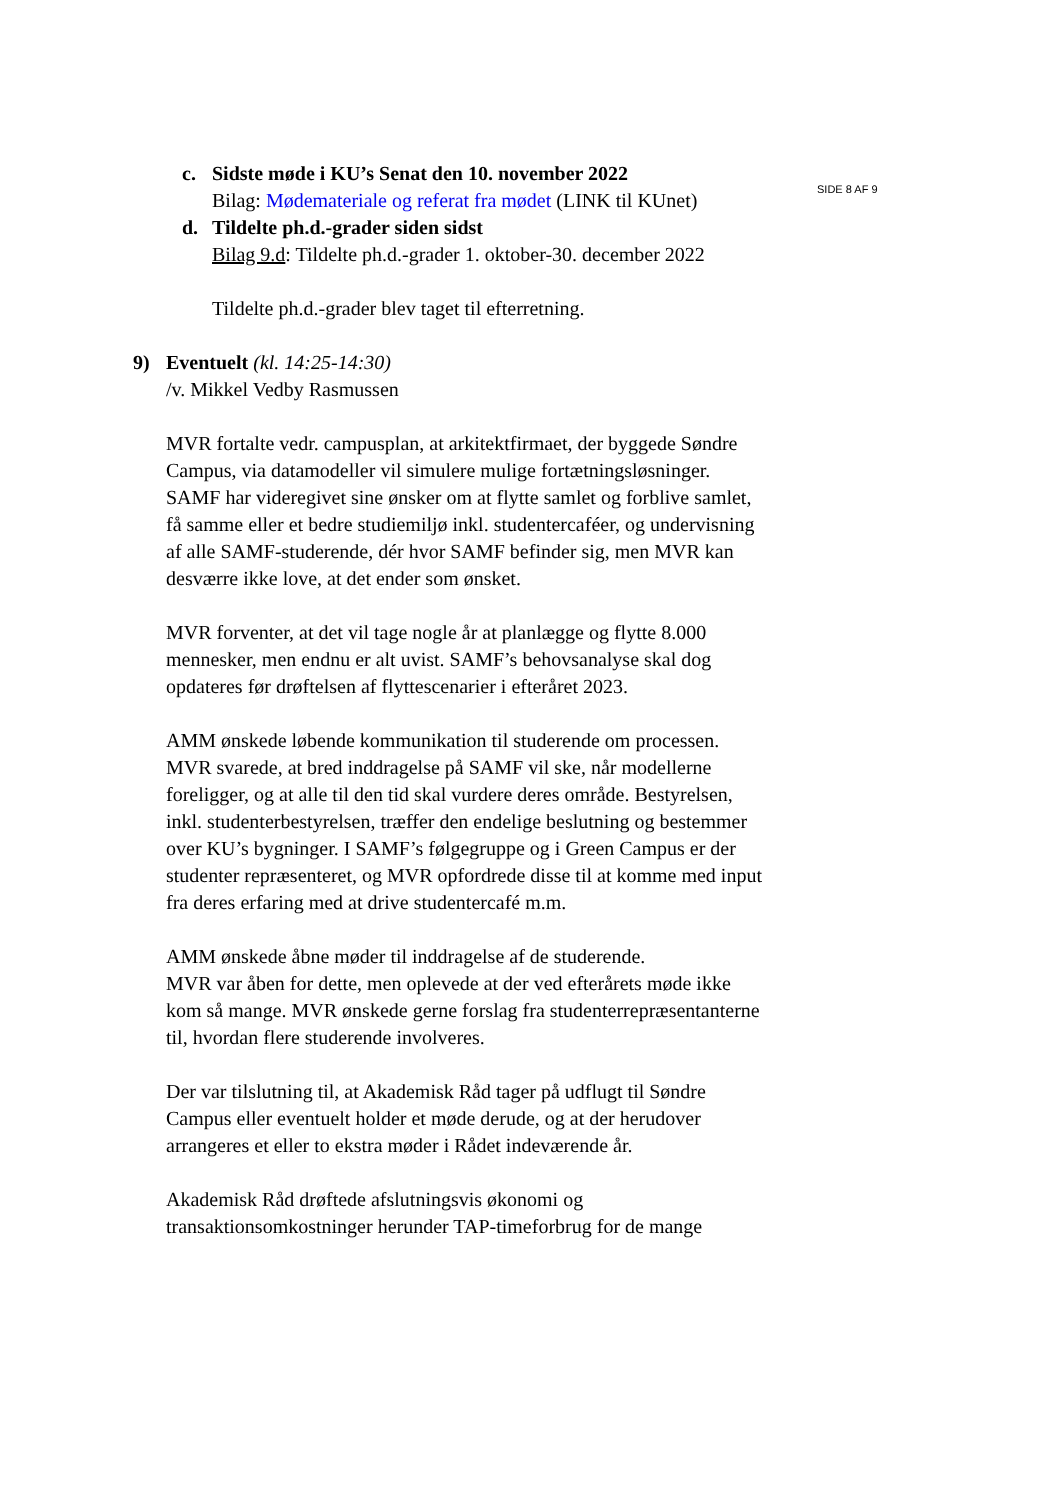SIDE 8 AF 9
c. Sidste møde i KU’s Senat den 10. november 2022
Bilag: Mødemateriale og referat fra mødet (LINK til KUnet)
d. Tildelte ph.d.-grader siden sidst
Bilag 9.d: Tildelte ph.d.-grader 1. oktober-30. december 2022
Tildelte ph.d.-grader blev taget til efterretning.
9) Eventuelt (kl. 14:25-14:30)
/v. Mikkel Vedby Rasmussen
MVR fortalte vedr. campusplan, at arkitektfirmaet, der byggede Søndre Campus, via datamodeller vil simulere mulige fortætningsløsninger. SAMF har videregivet sine ønsker om at flytte samlet og forblive samlet, få samme eller et bedre studiemiljø inkl. studentercaféer, og undervisning af alle SAMF-studerende, dér hvor SAMF befinder sig, men MVR kan desværre ikke love, at det ender som ønsket.
MVR forventer, at det vil tage nogle år at planlægge og flytte 8.000 mennesker, men endnu er alt uvist. SAMF’s behovsanalyse skal dog opdateres før drøftelsen af flyttescenarier i efteråret 2023.
AMM ønskede løbende kommunikation til studerende om processen. MVR svarede, at bred inddragelse på SAMF vil ske, når modellerne foreligger, og at alle til den tid skal vurdere deres område. Bestyrelsen, inkl. studenterbestyrelsen, træffer den endelige beslutning og bestemmer over KU’s bygninger. I SAMF’s følgegruppe og i Green Campus er der studenter repræsenteret, og MVR opfordrede disse til at komme med input fra deres erfaring med at drive studentercafé m.m.
AMM ønskede åbne møder til inddragelse af de studerende.
MVR var åben for dette, men oplevede at der ved efterårets møde ikke kom så mange. MVR ønskede gerne forslag fra studenterrepræsentanterne til, hvordan flere studerende involveres.
Der var tilslutning til, at Akademisk Råd tager på udflugt til Søndre Campus eller eventuelt holder et møde derude, og at der herudover arrangeres et eller to ekstra møder i Rådet indeværende år.
Akademisk Råd drøftede afslutningsvis økonomi og transaktionsomkostninger herunder TAP-timeforbrug for de mange